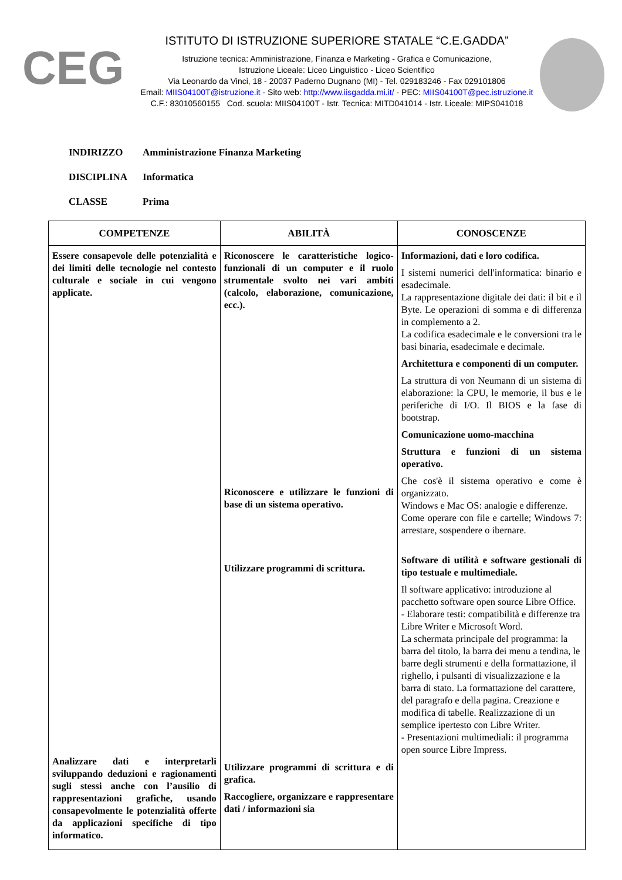CEG
ISTITUTO DI ISTRUZIONE SUPERIORE STATALE “C.E.GADDA”
Istruzione tecnica: Amministrazione, Finanza e Marketing - Grafica e Comunicazione,
Istruzione Liceale: Liceo Linguistico - Liceo Scientifico
Via Leonardo da Vinci, 18 - 20037 Paderno Dugnano (MI) - Tel. 029183246 - Fax 029101806
Email: MIIS04100T@istruzione.it - Sito web: http://www.iisgadda.mi.it/ - PEC: MIIS04100T@pec.istruzione.it
C.F.: 83010560155 Cod. scuola: MIIS04100T - Istr. Tecnica: MITD041014 - Istr. Liceale: MIPS041018
INDIRIZZO Amministrazione Finanza Marketing
DISCIPLINA Informatica
CLASSE Prima
| COMPETENZE | ABILITÀ | CONOSCENZE |
| --- | --- | --- |
| Essere consapevole delle potenzialità e dei limiti delle tecnologie nel contesto culturale e sociale in cui vengono applicate. Analizzare dati e interpretarli sviluppando deduzioni e ragionamenti sugli stessi anche con l’ausilio di rappresentazioni grafiche, usando consapevolmente le potenzialità offerte da applicazioni specifiche di tipo informatico. | Riconoscere le caratteristiche logico-funzionali di un computer e il ruolo strumentale svolto nei vari ambiti (calcolo, elaborazione, comunicazione, ecc.). Riconoscere e utilizzare le funzioni di base di un sistema operativo. Utilizzare programmi di scrittura. Utilizzare programmi di scrittura e di grafica. Raccogliere, organizzare e rappresentare dati / informazioni sia | Informazioni, dati e loro codifica. I sistemi numerici dell'informatica: binario e esadecimale. La rappresentazione digitale dei dati: il bit e il Byte. Le operazioni di somma e di differenza in complemento a 2. La codifica esadecimale e le conversioni tra le basi binaria, esadecimale e decimale. Architettura e componenti di un computer. La struttura di von Neumann di un sistema di elaborazione: la CPU, le memorie, il bus e le periferiche di I/O. Il BIOS e la fase di bootstrap. Comunicazione uomo-macchina Struttura e funzioni di un sistema operativo. Che cos'è il sistema operativo e come è organizzato. Windows e Mac OS: analogie e differenze. Come operare con file e cartelle; Windows 7: arrestare, sospendere o ibernare. Software di utilità e software gestionali di tipo testuale e multimediale. Il software applicativo: introduzione al pacchetto software open source Libre Office. - Elaborare testi: compatibilità e differenze tra Libre Writer e Microsoft Word. La schermata principale del programma: la barra del titolo, la barra dei menu a tendina, le barre degli strumenti e della formattazione, il righello, i pulsanti di visualizzazione e la barra di stato. La formattazione del carattere, del paragrafo e della pagina. Creazione e modifica di tabelle. Realizzazione di un semplice ipertesto con Libre Writer. - Presentazioni multimediali: il programma open source Libre Impress. |